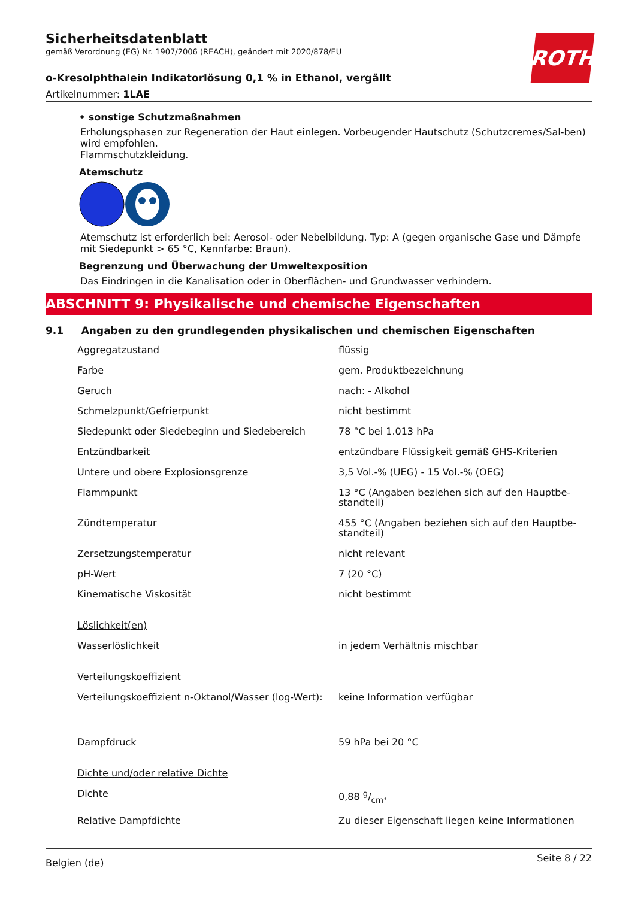Sicherheitsdatenblatt
gemäß Verordnung (EG) Nr. 1907/2006 (REACH), geändert mit 2020/878/EU
o-Kresolphthalein Indikatorlösung 0,1 % in Ethanol, vergällt
Artikelnummer: 1LAE
ROTH
• sonstige Schutzmaßnahmen
Erholungsphasen zur Regeneration der Haut einlegen. Vorbeugender Hautschutz (Schutzcremes/Sal-ben) wird empfohlen.
Flammschutzkleidung.
Atemschutz
Atemschutz ist erforderlich bei: Aerosol- oder Nebelbildung. Typ: A (gegen organische Gase und Dämpfe mit Siedepunkt > 65 °C, Kennfarbe: Braun).
Begrenzung und Überwachung der Umweltexposition
Das Eindringen in die Kanalisation oder in Oberflächen- und Grundwasser verhindern.
ABSCHNITT 9: Physikalische und chemische Eigenschaften
9.1 Angaben zu den grundlegenden physikalischen und chemischen Eigenschaften
| Aggregatzustand | flüssig |
| Farbe | gem. Produktbezeichnung |
| Geruch | nach: - Alkohol |
| Schmelzpunkt/Gefrierpunkt | nicht bestimmt |
| Siedepunkt oder Siedebeginn und Siedebereich | 78 °C bei 1.013 hPa |
| Entzündbarkeit | entzündbare Flüssigkeit gemäß GHS-Kriterien |
| Untere und obere Explosionsgrenze | 3,5 Vol.-% (UEG) - 15 Vol.-% (OEG) |
| Flammpunkt | 13 °C (Angaben beziehen sich auf den Hauptbe-standteil) |
| Zündtemperatur | 455 °C (Angaben beziehen sich auf den Hauptbe-standteil) |
| Zersetzungstemperatur | nicht relevant |
| pH-Wert | 7 (20 °C) |
| Kinematische Viskosität | nicht bestimmt |
| Löslichkeit(en) | |
| Wasserlöslichkeit | in jedem Verhältnis mischbar |
| Verteilungskoeffizient | |
| Verteilungskoeffizient n-Oktanol/Wasser (log-Wert): | keine Information verfügbar |
| Dampfdruck | 59 hPa bei 20 °C |
| Dichte und/oder relative Dichte | |
| Dichte | 0,88 g/cm³ |
| Relative Dampfdichte | Zu dieser Eigenschaft liegen keine Informationen |
Belgien (de) Seite 8 / 22